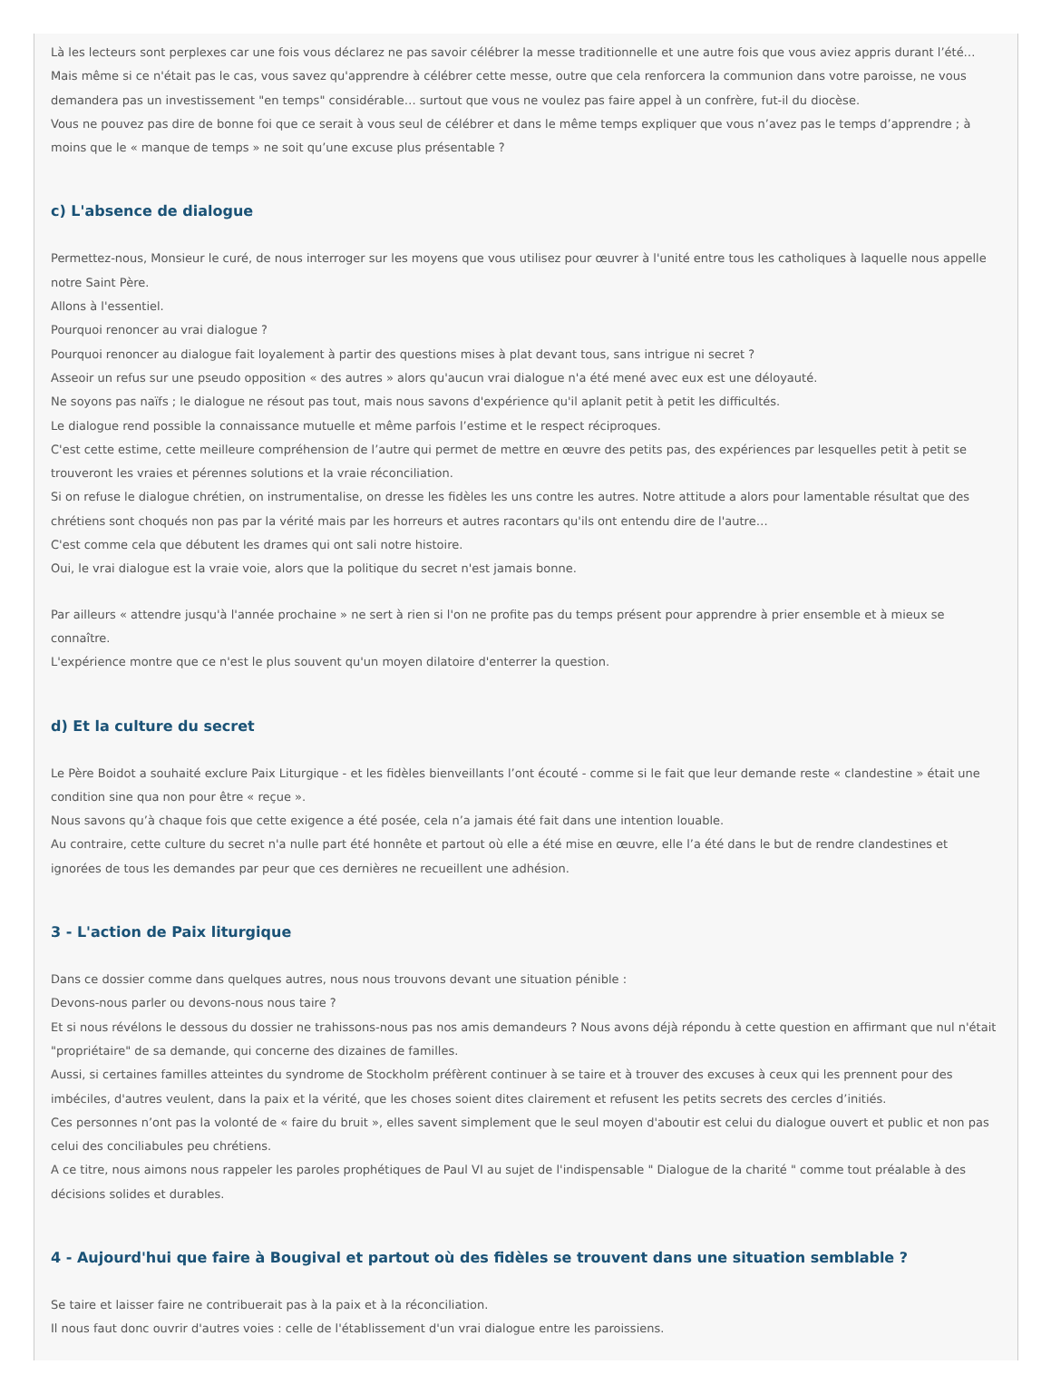Là les lecteurs sont perplexes car une fois vous déclarez ne pas savoir célébrer la messe traditionnelle et une autre fois que vous aviez appris durant l’été…
Mais même si ce n'était pas le cas, vous savez qu'apprendre à célébrer cette messe, outre que cela renforcera la communion dans votre paroisse, ne vous demandera pas un investissement "en temps" considérable… surtout que vous ne voulez pas faire appel à un confrère, fut-il du diocèse.
Vous ne pouvez pas dire de bonne foi que ce serait à vous seul de célébrer et dans le même temps expliquer que vous n’avez pas le temps d’apprendre ; à moins que le « manque de temps » ne soit qu’une excuse plus présentable ?
c) L'absence de dialogue
Permettez-nous, Monsieur le curé, de nous interroger sur les moyens que vous utilisez pour œuvrer à l'unité entre tous les catholiques à laquelle nous appelle notre Saint Père.
Allons à l'essentiel.
Pourquoi renoncer au vrai dialogue ?
Pourquoi renoncer au dialogue fait loyalement à partir des questions mises à plat devant tous, sans intrigue ni secret ?
Asseoir un refus sur une pseudo opposition « des autres » alors qu'aucun vrai dialogue n'a été mené avec eux est une déloyauté.
Ne soyons pas naïfs ; le dialogue ne résout pas tout, mais nous savons d'expérience qu'il aplanit petit à petit les difficultés.
Le dialogue rend possible la connaissance mutuelle et même parfois l’estime et le respect réciproques.
C'est cette estime, cette meilleure compréhension de l’autre qui permet de mettre en œuvre des petits pas, des expériences par lesquelles petit à petit se trouveront les vraies et pérennes solutions et la vraie réconciliation.
Si on refuse le dialogue chrétien, on instrumentalise, on dresse les fidèles les uns contre les autres. Notre attitude a alors pour lamentable résultat que des chrétiens sont choqués non pas par la vérité mais par les horreurs et autres racontars qu'ils ont entendu dire de l'autre…
C'est comme cela que débutent les drames qui ont sali notre histoire.
Oui, le vrai dialogue est la vraie voie, alors que la politique du secret n'est jamais bonne.
Par ailleurs « attendre jusqu'à l'année prochaine » ne sert à rien si l'on ne profite pas du temps présent pour apprendre à prier ensemble et à mieux se connaître.
L'expérience montre que ce n'est le plus souvent qu'un moyen dilatoire d'enterrer la question.
d) Et la culture du secret
Le Père Boidot a souhaité exclure Paix Liturgique - et les fidèles bienveillants l’ont écouté - comme si le fait que leur demande reste « clandestine » était une condition sine qua non pour être « reçue ».
Nous savons qu’à chaque fois que cette exigence a été posée, cela n’a jamais été fait dans une intention louable.
Au contraire, cette culture du secret n'a nulle part été honnête et partout où elle a été mise en œuvre, elle l’a été dans le but de rendre clandestines et ignorées de tous les demandes par peur que ces dernières ne recueillent une adhésion.
3 - L'action de Paix liturgique
Dans ce dossier comme dans quelques autres, nous nous trouvons devant une situation pénible :
Devons-nous parler ou devons-nous nous taire ?
Et si nous révélons le dessous du dossier ne trahissons-nous pas nos amis demandeurs ? Nous avons déjà répondu à cette question en affirmant que nul n'était "propriétaire" de sa demande, qui concerne des dizaines de familles.
Aussi, si certaines familles atteintes du syndrome de Stockholm préfèrent continuer à se taire et à trouver des excuses à ceux qui les prennent pour des imbéciles, d'autres veulent, dans la paix et la vérité, que les choses soient dites clairement et refusent les petits secrets des cercles d’initiés.
Ces personnes n’ont pas la volonté de « faire du bruit », elles savent simplement que le seul moyen d'aboutir est celui du dialogue ouvert et public et non pas celui des conciliabules peu chrétiens.
A ce titre, nous aimons nous rappeler les paroles prophétiques de Paul VI au sujet de l'indispensable " Dialogue de la charité " comme tout préalable à des décisions solides et durables.
4 - Aujourd'hui que faire à Bougival et partout où des fidèles se trouvent dans une situation semblable ?
Se taire et laisser faire ne contribuerait pas à la paix et à la réconciliation.
Il nous faut donc ouvrir d'autres voies : celle de l'établissement d'un vrai dialogue entre les paroissiens.